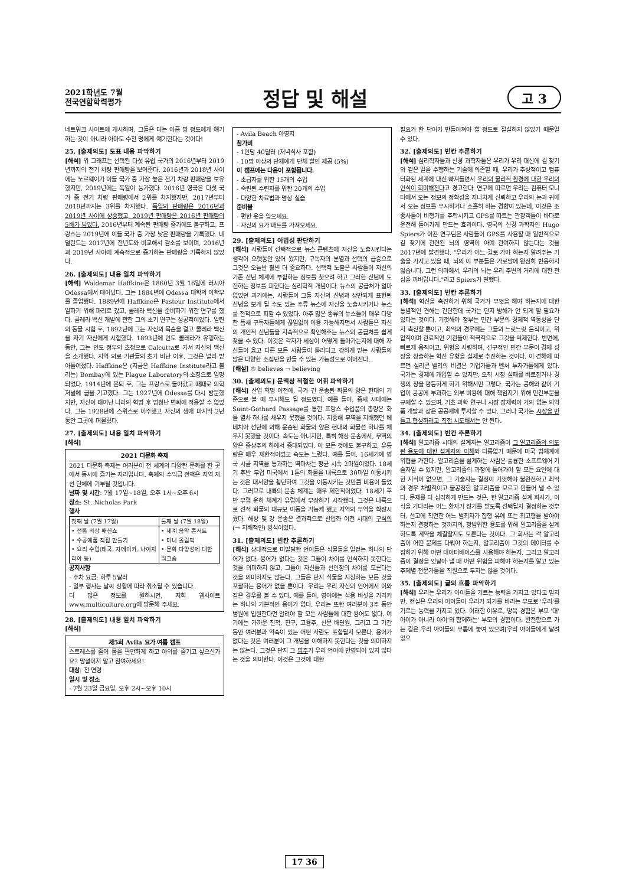2021학년도 7월
전국연합학력평가
정답 및 해설
고 3
네트워크 사이트에 게시하며, 그들은 더는 아홉 명 정도에게 얘기하는 것이 아니라 아마도 수천 명에게 얘기한다는 것이다!
25. [출제의도] 도표 내용 파악하기
[해석] 위 그래프는 선택된 다섯 유럽 국가의 2016년부터 2019년까지의 전기 차량 판매량을 보여준다. 2016년과 2018년 사이에는 노르웨이가 이들 국가 중 가장 높은 전기 차량 판매량을 보유했지만, 2019년에는 독일이 능가했다. 2016년 영국은 다섯 국가 중 전기 차량 판매량에서 2위를 차지했지만, 2017년부터 2019년까지는 3위를 차지했다. 독일의 판매량은 2016년과 2019년 사이에 상승했고, 2019년 판매량은 2016년 판매량의 5배가 넘었다. 2016년부터 계속된 판매량 증가에도 불구하고, 프랑스는 2019년에 이들 국가 중 가장 낮은 판매량을 기록했다. 네덜란드는 2017년에 전년도와 비교해서 감소를 보이며, 2016년과 2019년 사이에 계속적으로 증가하는 판매량을 기록하지 않았다.
26. [출제의도] 내용 일치 파악하기
[해석] Waldemar Haffkine은 1860년 3월 16일에 러시아 Odessa에서 태어났다. 그는 1884년에 Odessa 대학의 이학부를 졸업했다. 1889년에 Haffkine은 Pasteur Institute에서 일하기 위해 파리로 갔고, 콜레라 백신을 준비하기 위한 연구를 했다. 콜레라 백신 개발에 관한 그의 초기 연구는 성공적이었다. 일련의 동물 시험 후, 1892년에 그는 자신의 목숨을 걸고 콜레라 백신을 자기 자신에게 시험했다. 1893년에 인도 콜레라가 유행하는 동안, 그는 인도 정부의 초청으로 Calcutta로 가서 자신의 백신을 소개했다. 지역 의료 기관들의 초기 비난 이후, 그것은 널리 받아들여졌다. Haffkine은 (지금은 Haffkine Institute라고 불리는) Bombay에 있는 Plague Laboratory의 소장으로 임명되었다. 1914년에 은퇴 후, 그는 프랑스로 돌아갔고 때때로 의학 저널에 글을 기고했다. 그는 1927년에 Odessa를 다시 방문했지만, 자신이 태어난 나라의 혁명 후 엄청난 변화에 적응할 수 없었다. 그는 1928년에 스위스로 이주했고 자신의 생애 마지막 2년 동안 그곳에 머물렀다.
27. [출제의도] 내용 일치 파악하기
[해석]
2021 다문화 축제
2021 다문화 축제는 여러분이 전 세계의 다양한 문화를 한 곳에서 동시에 즐기는 자리입니다. 축제의 수익금 전액은 지역 자선 단체에 기부될 것입니다.
날짜 및 시간: 7월 17일~18일, 오후 1시~오후 6시
장소: St. Nicholas Park
행사
| 첫째 날 (7월 17일) | 둘째 날 (7월 18일) |
| --- | --- |
| • 전통 의상 패션쇼 • 수공예품 직접 만들기 • 요리 수업(태국, 자메이카, 나이지리아 등) | • 세계 음악 콘서트 • 미니 올림픽 • 문화 다양성에 대한 워크숍 |
공지사항
- 주차 요금: 하루 5달러
- 일부 행사는 날씨 상황에 따라 취소될 수 있습니다.
더 많은 정보를 원하시면, 저희 웹사이트 www.multiculture.org에 방문해 주세요.
28. [출제의도] 내용 일치 파악하기
[해석]
제5회 Avila 요가 여름 캠프
스트레스를 줄여 몸을 편안하게 하고 야외를 즐기고 싶으신가요? 망설이지 말고 참여하세요!
대상: 전 연령
일시 및 장소
- 7월 23일 금요일, 오후 2시~오후 10시
- Avila Beach 야영지
참가비
- 1인당 40달러 (저녁식사 포함)
- 10명 이상의 단체에게 단체 할인 제공 (5%)
이 캠프에는 다음이 포함됩니다.
- 초급자를 위한 15개의 수업
- 숙련된 수련자를 위한 20개의 수업
- 다양한 치료법과 명상 실습
준비물
- 편한 옷을 입으세요.
- 자신의 요가 매트를 가져오세요.
29. [출제의도] 어법성 판단하기
[해석] 사람들이 선택적으로 뉴스 콘텐츠에 자신을 노출시킨다는 생각이 오랫동안 있어 왔지만, 구독자의 분열과 선택의 급증으로 그것은 오늘날 훨씬 더 중요하다. 선택적 노출은 사람들이 자신의 기존 신념 체계에 부합하는 정보를 찾으려 하고 그러한 신념에 도전하는 정보를 피한다는 심리학적 개념이다. 뉴스의 공급처가 얼마 없었던 과거에는, 사람들이 그들 자신의 신념과 상반되게 표현된 신념을 보게 될 수도 있는 주류 뉴스에 자신을 노출시키거나 뉴스를 전적으로 피할 수 있었다. 아주 많은 종류의 뉴스들이 매우 다양한 틈새 구독자들에게 끊임없이 이용 가능해지면서 사람들은 자신의 개인적 신념들을 지속적으로 확인해주는 뉴스의 공급처를 쉽게 찾을 수 있다. 이것은 각자가 세상이 어떻게 돌아가는지에 대해 자신들이 옳고 다른 모든 사람들이 틀리다고 강하게 믿는 사람들의 많은 다양한 소집단을 만들 수 있는 가능성으로 이어진다.
[해설] ⑤ believes → believing
30. [출제의도] 문맥상 적절한 어휘 파악하기
[해석] 산업 혁명 이전에, 국가 간 운송된 화물의 양은 현대의 기준으로 볼 때 무시해도 될 정도였다. 예를 들어, 중세 시대에는 Saint-Gothard Passage를 통한 프랑스 수입품의 총량은 화물 열차 하나를 채우지 못했을 것이다. 지중해 무역을 지배했던 베네치아 선단에 의해 운송된 화물의 양은 현대의 화물선 하나를 채우지 못했을 것이다. 속도는 아니지만, 특히 해상 운송에서, 무역의 양은 중상주의 하에서 증대되었다. 이 모든 것에도 불구하고, 유통량은 매우 제한적이었고 속도는 느렸다. 예를 들어, 16세기에 영국 시골 지역을 통과하는 역마차는 평균 시속 2마일이었다. 18세기 후반 무렵 미국에서 1톤의 화물을 내륙으로 30마일 이동시키는 것은 대서양을 횡단하여 그것을 이동시키는 것만큼 비용이 들었다. 그러므로 내륙의 운송 체계는 매우 제한적이었다. 18세기 후반 무렵 운하 체계가 유럽에서 부상하기 시작했다. 그것은 내륙으로 선적 화물의 대규모 이동을 가능케 했고 지역의 무역을 확장시켰다. 해상 및 강 운송은 결과적으로 산업화 이전 시대의 구식의 (→ 지배적인) 방식이었다.
31. [출제의도] 빈칸 추론하기
[해석] 상대적으로 미발달한 언어들은 식물들을 일컫는 하나의 단어가 없다. 용어가 없다는 것은 그들이 차이를 인식하지 못한다는 것을 의미하지 않고, 그들이 자신들과 선인장의 차이를 모른다는 것을 의미하지도 않는다. 그들은 단지 식물을 지칭하는 모든 것을 포괄하는 용어가 없을 뿐이다. 우리는 우리 자신의 언어에서 이와 같은 경우를 볼 수 있다. 예를 들어, 영어에는 식용 버섯을 가리키는 하나의 기본적인 용어가 없다. 우리는 또한 여러분이 3주 동안 병원에 입원한다면 알려야 할 모든 사람들에 대한 용어도 없다. 여기에는 가까운 친척, 친구, 고용주, 신문 배달원, 그리고 그 기간 동안 여러분과 약속이 있는 어떤 사람도 포함될지 모른다. 용어가 없다는 것은 여러분이 그 개념을 이해하지 못한다는 것을 의미하지는 않는다. 그것은 단지 그 범주가 우리 언어에 반영되어 있지 않다는 것을 의미한다. 이것은 그것에 대한
필요가 한 단어가 만들어져야 할 정도로 절실하지 않았기 때문일 수 있다.
32. [출제의도] 빈칸 추론하기
[해석] 심리학자들과 신경 과학자들은 우리가 우리 대신에 길 찾기와 같은 일을 수행하는 기술에 의존할 때, 우리가 추상적이고 컴퓨터화된 세계에 대신 빠져들면서 우리의 물리적 환경에 대한 우리의 인식이 희미해진다고 경고한다. 연구에 따르면 우리는 컴퓨터 모니터에서 오는 정보의 정확성을 지나치게 신뢰하고 우리의 눈과 귀에서 오는 정보를 무시하거나 소홀히 하는 경향이 있는데, 이것은 조종사들이 비행기를 추락시키고 GPS를 따르는 관광객들이 바다로 운전해 들어가게 만드는 효과이다. 영국의 신경 과학자인 Hugo Spiers가 이끈 연구팀은 사람들이 GPS를 사용할 때 일반적으로 길 찾기에 관련된 뇌의 영역이 아예 관여하지 않는다는 것을 2017년에 발견했다. "우리가 어느 길로 가야 하는지 알려주는 기술을 가지고 있을 때, 뇌의 이 부분들은 가로망에 완전히 반응하지 않습니다. 그런 의미에서, 우리의 뇌는 우리 주변의 거리에 대한 관심을 꺼버립니다."라고 Spiers가 말했다.
33. [출제의도] 빈칸 추론하기
[해석] 혁신을 촉진하기 위해 국가가 무엇을 해야 하는지에 대한 통념적인 견해는 간단한데 국가는 단지 방해가 안 되게 할 필요가 있다는 것이다. 기껏해야 정부는 민간 부문의 경제적 역동성을 단지 촉진할 뿐이고, 최악의 경우에는 그들의 느릿느릿 움직이고, 위압적이며 관료적인 기관들이 적극적으로 그것을 억제한다. 반면에, 빠르게 움직이고, 위험을 사랑하며, 선구적인 민간 부문이 경제 성장을 창출하는 혁신 유형을 실제로 추진하는 것이다. 이 견해에 따르면 실리콘 밸리의 비결은 기업가들과 벤처 투자가들에게 있다. 국가는 경제에 개입할 수 있지만, 오직 시장 실패를 바로잡거나 경쟁의 장을 평등하게 하기 위해서만 그렇다. 국가는 공해와 같이 기업이 공공에 부과하는 외부 비용에 대해 책임지기 위해 민간부문을 규제할 수 있으며, 기초 과학 연구나 시장 잠재력이 거의 없는 의약품 개발과 같은 공공재에 투자할 수 있다. 그러나 국가는 시장을 만들고 형성하려고 직접 시도해서는 안 된다.
34. [출제의도] 빈칸 추론하기
[해석] 알고리즘 시대의 설계자는 알고리즘이 그 알고리즘의 의도된 용도에 대한 설계자의 이해와 다름없기 때문에 미국 법체계에 위협을 가한다. 알고리즘을 설계하는 사람은 훌륭한 소프트웨어 기술자일 수 있지만, 알고리즘의 과정에 들어가야 할 모든 요인에 대한 지식이 없으면, 그 기술자는 결정이 기껏해야 불완전하고 최악의 경우 차별적이고 불공정한 알고리즘을 모르고 만들어 낼 수 있다. 문제를 더 심각하게 만드는 것은, 한 알고리즘 설계 회사가, 이식을 기다리는 어느 환자가 장기를 받도록 선택될지 결정하는 것부터, 선고에 직면한 어느 범죄자가 집행 유예 또는 최고형을 받아야 하는지 결정하는 것까지의, 광범위한 용도를 위해 알고리즘을 설계하도록 계약을 체결할지도 모른다는 것이다. 그 회사는 각 알고리즘이 어떤 문제를 다뤄야 하는지, 알고리즘이 그것의 데이터를 수집하기 위해 어떤 데이터베이스를 사용해야 하는지, 그리고 알고리즘이 결정을 잇달아 낼 때 어떤 위험을 피해야 하는지를 알고 있는 주제별 전문가들을 직원으로 두지는 않을 것이다.
35. [출제의도] 글의 흐름 파악하기
[해석] 우리는 우리가 아이들을 기르는 능력을 가지고 있다고 믿지만, 현실은 우리의 아이들이 우리가 되기를 바라는 부모로 '우리'를 기르는 능력을 가지고 있다. 이러한 이유로, 양육 경험은 부모 '대' 아이가 아니라 아이'와 함께하는' 부모의 경험이다. 완전함으로 가는 길은 우리 아이들의 무릎에 놓여 있으며[우리 아이들에게 달려 있으
17 36